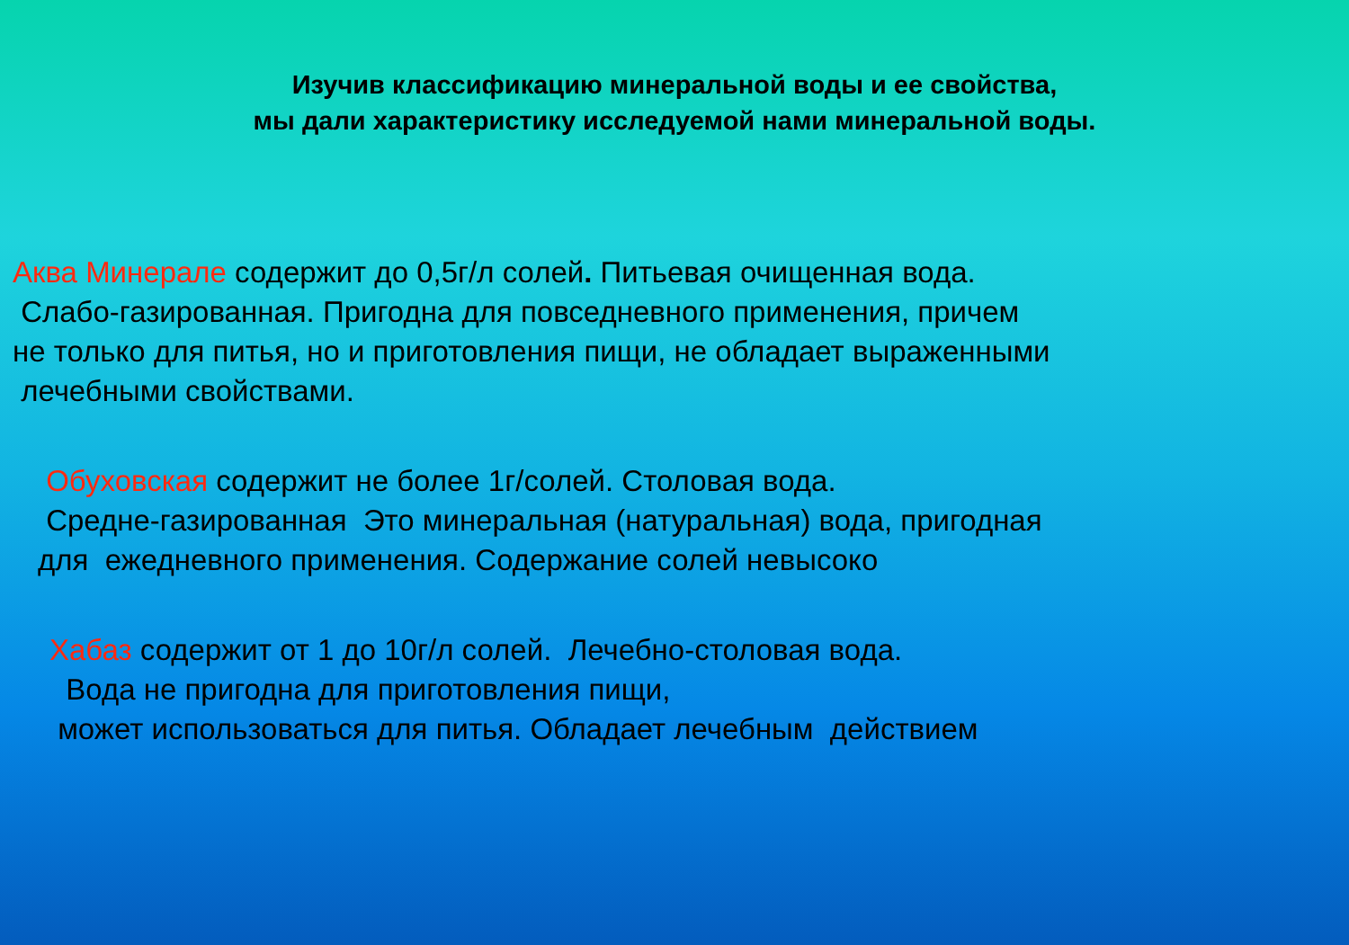Изучив классификацию минеральной воды и ее свойства,
мы дали характеристику исследуемой нами минеральной воды.
Аква Минерале содержит до 0,5г/л солей. Питьевая очищенная вода. Слабо-газированная. Пригодна для повседневного применения, причем не только для питья, но и приготовления пищи, не обладает выраженными лечебными свойствами.
Обуховская содержит не более 1г/солей. Столовая вода. Средне-газированная Это минеральная (натуральная) вода, пригодная для ежедневного применения. Содержание солей невысоко
Хабаз содержит от 1 до 10г/л солей. Лечебно-столовая вода. Вода не пригодна для приготовления пищи, может использоваться для питья. Обладает лечебным действием